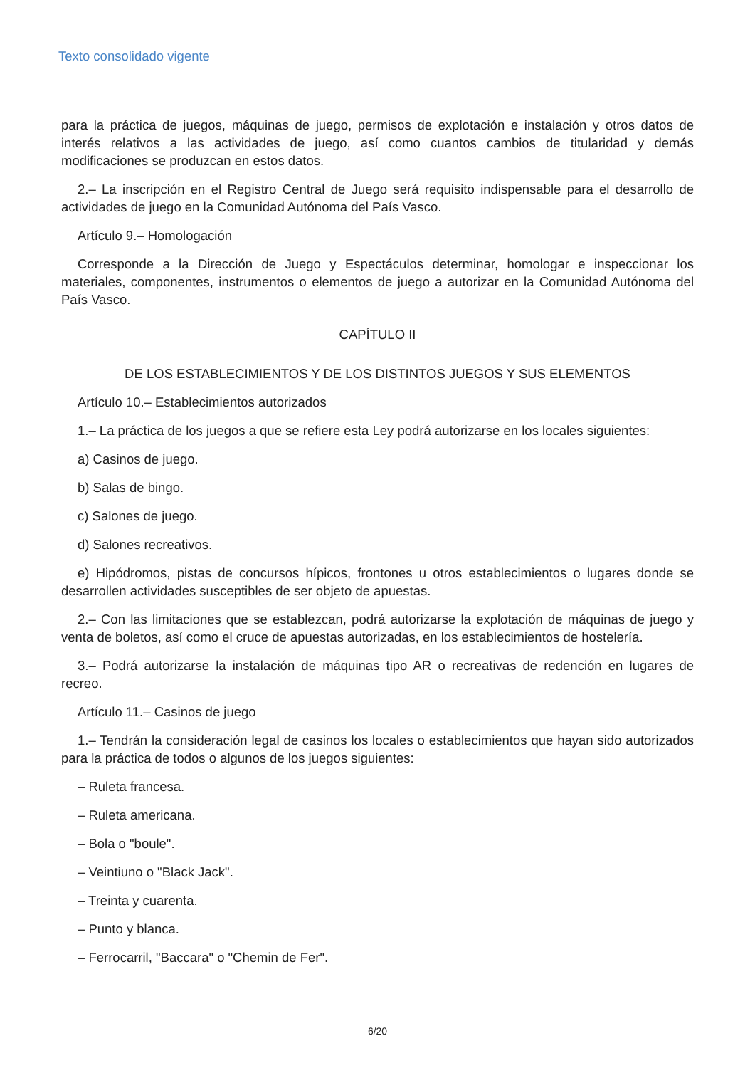Texto consolidado vigente
para la práctica de juegos, máquinas de juego, permisos de explotación e instalación y otros datos de interés relativos a las actividades de juego, así como cuantos cambios de titularidad y demás modificaciones se produzcan en estos datos.
2.– La inscripción en el Registro Central de Juego será requisito indispensable para el desarrollo de actividades de juego en la Comunidad Autónoma del País Vasco.
Artículo 9.– Homologación
Corresponde a la Dirección de Juego y Espectáculos determinar, homologar e inspeccionar los materiales, componentes, instrumentos o elementos de juego a autorizar en la Comunidad Autónoma del País Vasco.
CAPÍTULO II
DE LOS ESTABLECIMIENTOS Y DE LOS DISTINTOS JUEGOS Y SUS ELEMENTOS
Artículo 10.– Establecimientos autorizados
1.– La práctica de los juegos a que se refiere esta Ley podrá autorizarse en los locales siguientes:
a) Casinos de juego.
b) Salas de bingo.
c) Salones de juego.
d) Salones recreativos.
e) Hipódromos, pistas de concursos hípicos, frontones u otros establecimientos o lugares donde se desarrollen actividades susceptibles de ser objeto de apuestas.
2.– Con las limitaciones que se establezcan, podrá autorizarse la explotación de máquinas de juego y venta de boletos, así como el cruce de apuestas autorizadas, en los establecimientos de hostelería.
3.– Podrá autorizarse la instalación de máquinas tipo AR o recreativas de redención en lugares de recreo.
Artículo 11.– Casinos de juego
1.– Tendrán la consideración legal de casinos los locales o establecimientos que hayan sido autorizados para la práctica de todos o algunos de los juegos siguientes:
– Ruleta francesa.
– Ruleta americana.
– Bola o "boule".
– Veintiuno o "Black Jack".
– Treinta y cuarenta.
– Punto y blanca.
– Ferrocarril, "Baccara" o "Chemin de Fer".
6/20